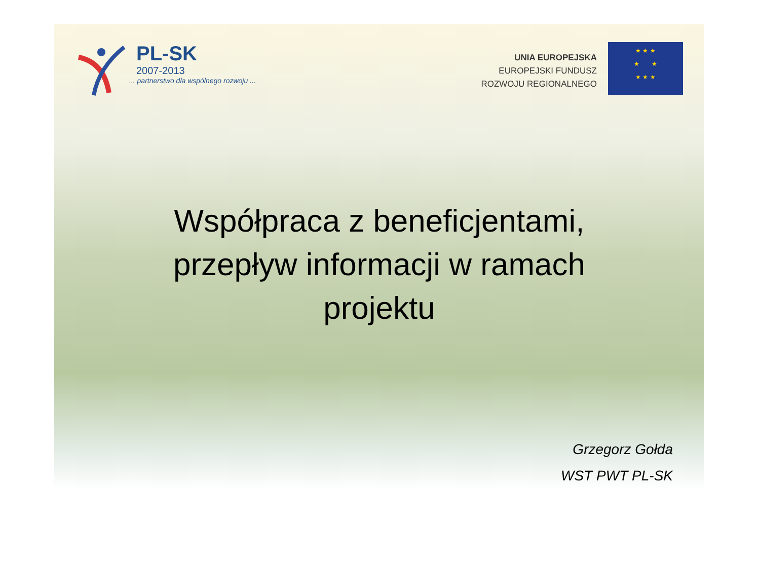PL-SK
2007-2013
... partnerstwo dla wspólnego rozwoju ...
UNIA EUROPEJSKA
EUROPEJSKI FUNDUSZ
ROZWOJU REGIONALNEGO
★ ★ ★
★ ★
★ ★ ★
Współpraca z beneficjentami,
przepływ informacji w ramach
projektu
Grzegorz Gołda
WST PWT PL-SK